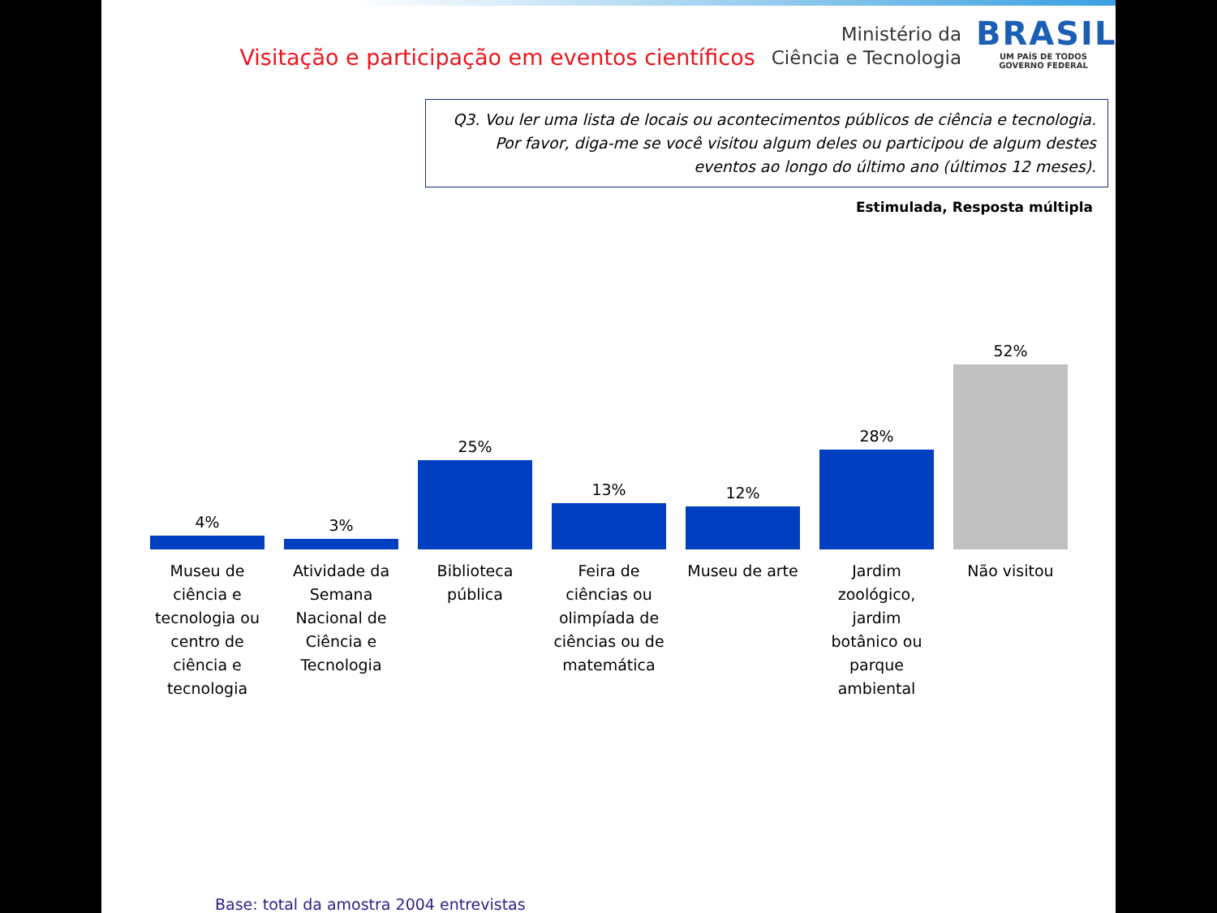Visitação e participação em eventos científicos
Ministério da
Ciência e Tecnologia
BRASIL
UM PAÍS DE TODOS
GOVERNO FEDERAL
Q3. Vou ler uma lista de locais ou acontecimentos públicos de ciência e tecnologia. Por favor, diga-me se você visitou algum deles ou participou de algum destes eventos ao longo do último ano (últimos 12 meses).
Estimulada, Resposta múltipla
4%
Museu de ciência e tecnologia ou centro de ciência e tecnologia
3%
Atividade da Semana Nacional de Ciência e Tecnologia
25%
Biblioteca pública
13%
Feira de ciências ou olimpíada de ciências ou de matemática
12%
Museu de arte
28%
Jardim zoológico, jardim botânico ou parque ambiental
52%
Não visitou
Base: total da amostra 2004 entrevistas